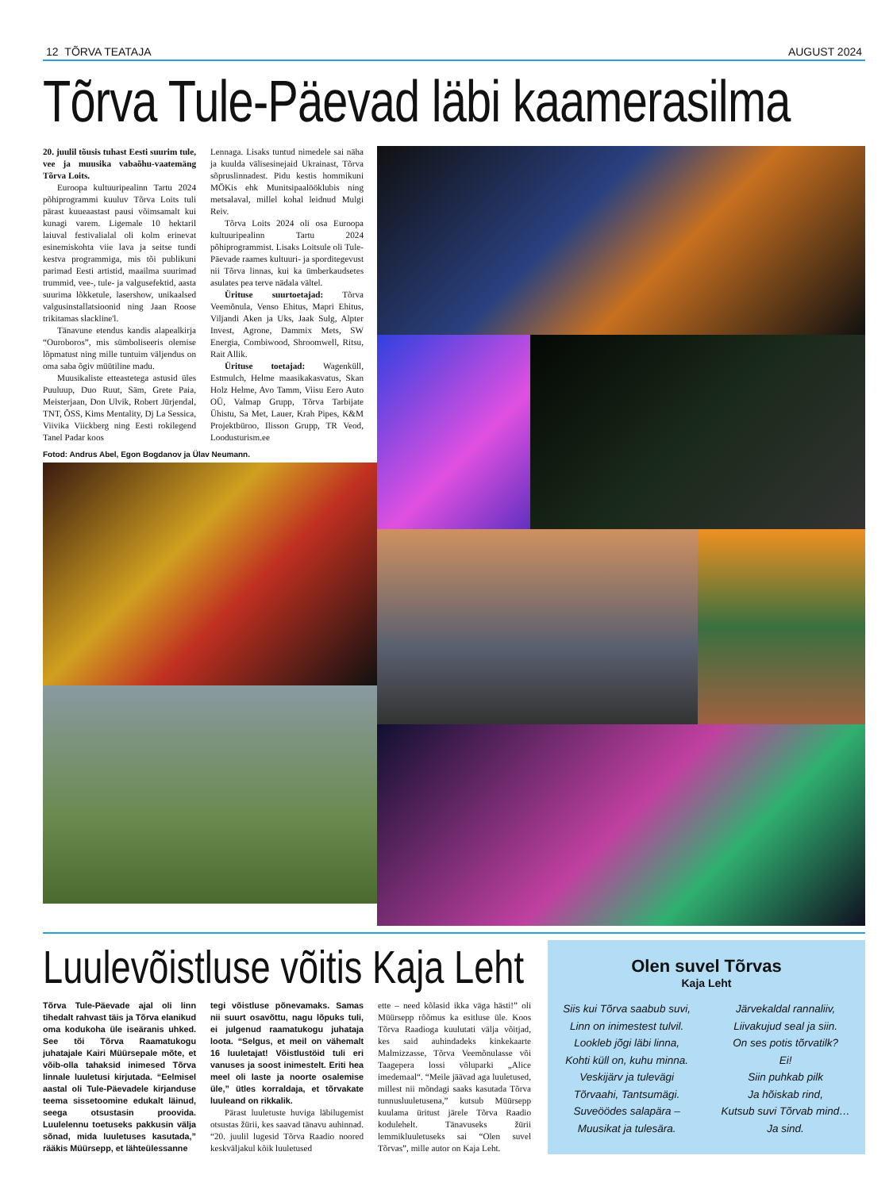12 TÕRVA TEATAJA AUGUST 2024
Tõrva Tule-Päevad läbi kaamerasilma
20. juulil tõusis tuhast Eesti suurim tule, vee ja muusika vabaõhu-vaatemäng Tõrva Loits.
Euroopa kultuuripealinn Tartu 2024 põhiprogrammi kuuluv Tõrva Loits tuli pärast kuueaastast pausi võimsamalt kui kunagi varem. Ligemale 10 hektaril laiuval festivalialal oli kolm erinevat esinemiskohta viie lava ja seitse tundi kestva programmiga, mis tõi publikuni parimad Eesti artistid, maailma suurimad trummid, vee-, tule- ja valgusefektid, aasta suurima lõkketule, lasershow, unikaalsed valgusinstallatsioonid ning Jaan Roose trikitamas slackline'l.
Tänavune etendus kandis alapealkirja “Ouroboros”, mis sümboliseeris olemise lõpmatust ning mille tuntuim väljendus on oma saba õgiv müütiline madu.
Muusikaliste etteastetega astusid üles Puuluup, Duo Ruut, Säm, Grete Paia, Meisterjaan, Don Ulvik, Robert Jürjendal, TNT, ÕSS, Kims Mentality, Dj La Sessica, Viivika Viickberg ning Eesti rokilegend Tanel Padar koos
Lennaga. Lisaks tuntud nimedele sai näha ja kuulda välisesinejaid Ukrainast, Tõrva sõpruslinnadest. Pidu kestis hommikuni MÖKis ehk Munitsipaalööklubis ning metsalaval, millel kohal leidnud Mulgi Reiv.
Tõrva Loits 2024 oli osa Euroopa kultuuripealinn Tartu 2024 põhiprogrammist. Lisaks Loitsule oli Tule-Päevade raames kultuuri- ja sporditegevust nii Tõrva linnas, kui ka ümberkaudsetes asulates pea terve nädala vältel.
Ürituse suurtoetajad: Tõrva Veemõnula, Venso Ehitus, Mapri Ehitus, Viljandi Aken ja Uks, Jaak Sulg, Alpter Invest, Agrone, Dammix Mets, SW Energia, Combiwood, Shroomwell, Ritsu, Rait Allik.
Ürituse toetajad: Wagenküll, Estmulch, Helme maasikakasvatus, Skan Holz Helme, Avo Tamm, Viisu Eero Auto OÜ, Valmap Grupp, Tõrva Tarbijate Ühistu, Sa Met, Lauer, Krah Pipes, K&M Projektbüroo, Ilisson Grupp, TR Veod, Loodusturism.ee
Fotod: Andrus Abel, Egon Bogdanov ja Ülav Neumann.
Luulevõistluse võitis Kaja Leht
Tõrva Tule-Päevade ajal oli linn tihedalt rahvast täis ja Tõrva elanikud oma kodukoha üle iseäranis uhked. See tõi Tõrva Raamatukogu juhatajale Kairi Müürsepale mõte, et võib-olla tahaksid inimesed Tõrva linnale luuletusi kirjutada. “Eelmisel aastal oli Tule-Päevadele kirjanduse teema sissetoomine edukalt läinud, seega otsustasin proovida. Luulelennu toetuseks pakkusin välja sõnad, mida luuletuses kasutada,” rääkis Müürsepp, et lähteülessanne
tegi võistluse põnevamaks. Samas nii suurt osavõttu, nagu lõpuks tuli, ei julgenud raamatukogu juhataja loota. “Selgus, et meil on vähemalt 16 luuletajat! Võistlustöid tuli eri vanuses ja soost inimestelt. Eriti hea meel oli laste ja noorte osalemise üle,” ütles korraldaja, et tõrvakate luuleand on rikkalik.
Pärast luuletuste huviga läbilugemist otsustas žürii, kes saavad tänavu auhinnad. “20. juulil lugesid Tõrva Raadio noored keskväljakul kõik luuletused
ette – need kõlasid ikka väga hästi!” oli Müürsepp rõõmus ka esitluse üle. Koos Tõrva Raadioga kuulutati välja võitjad, kes said auhindadeks kinkekaarte Malmizzasse, Tõrva Veemõnulasse või Taagepera lossi võluparki „Alice imedemaal“. “Meile jäävad aga luuletused, millest nii mõndagi saaks kasutada Tõrva tunnusluuletusena,” kutsub Müürsepp kuulama üritust järele Tõrva Raadio kodulehelt. Tänavuseks žürii lemmikluuletuseks sai “Olen suvel Tõrvas”, mille autor on Kaja Leht.
Olen suvel Tõrvas
Kaja Leht
Siis kui Tõrva saabub suvi,
Linn on inimestest tulvil.
Lookleb jõgi läbi linna,
Kohti küll on, kuhu minna.
Veskijärv ja tulevägi
Tõrvaahi, Tantsumägi.
Suveöödes salapära –
Muusikat ja tulesära.
Järvekaldal rannaliiv,
Liivakujud seal ja siin.
On ses potis tõrvatilk?
Ei!
Siin puhkab pilk
Ja hõiskab rind,
Kutsub suvi Tõrvab mind…
Ja sind.